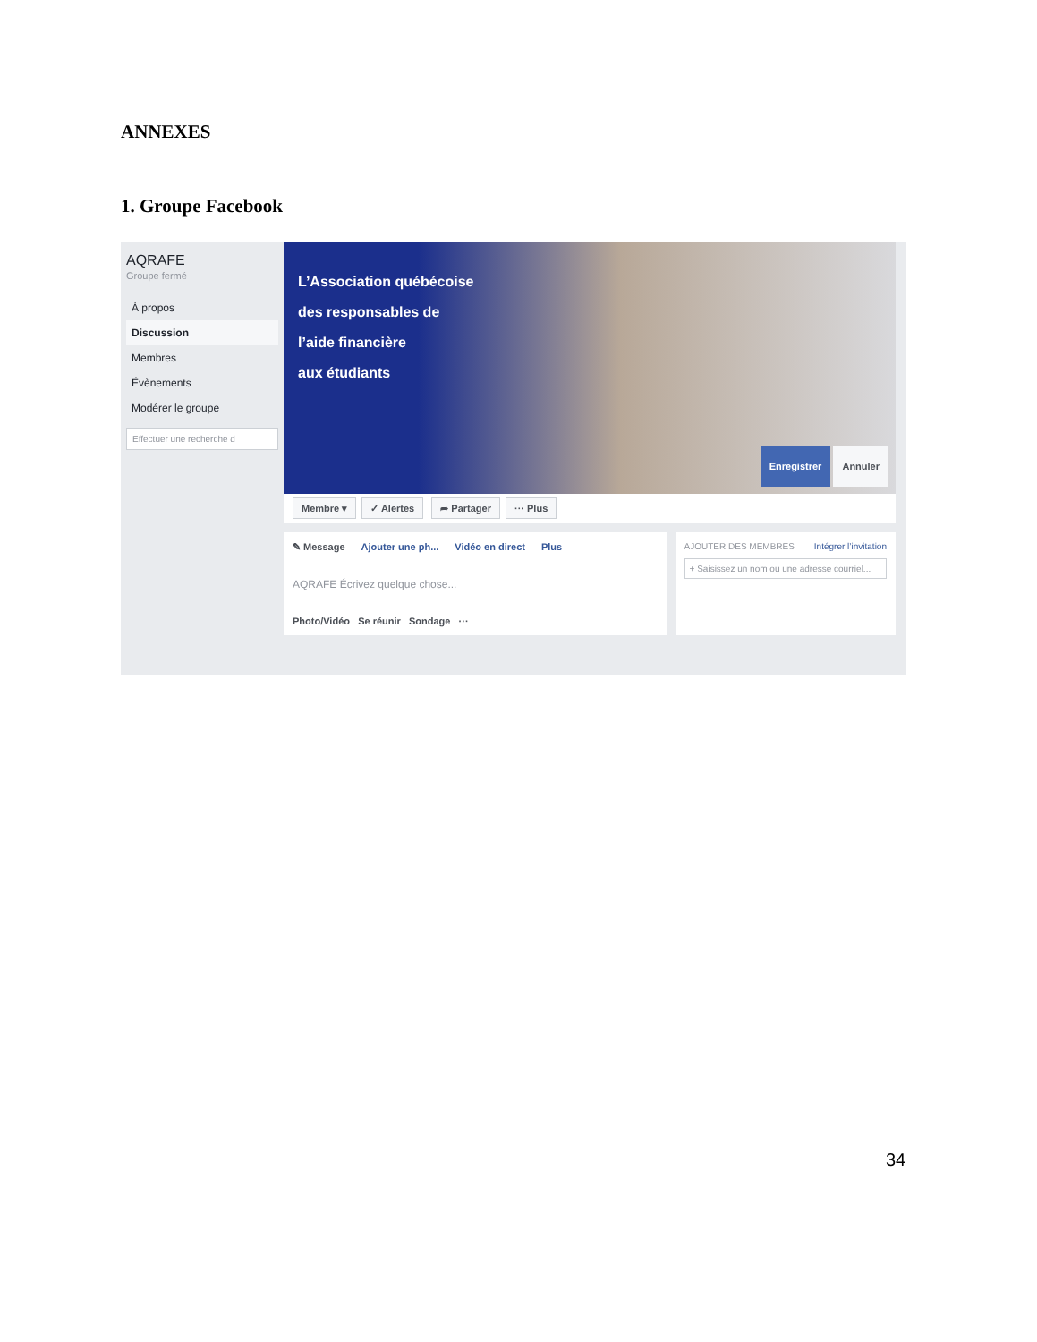ANNEXES
1. Groupe Facebook
AQRAFE
Groupe fermé
À propos
Discussion
Membres
Évènements
Modérer le groupe
Effectuer une recherche d
L’Association québécoise
des responsables de
l’aide financière
aux étudiants
Enregistrer Annuler
Membre ▾ ✓ Alertes ➦ Partager ··· Plus
✎ Message Ajouter une ph... Vidéo en direct Plus
AQRAFE Écrivez quelque chose...
Photo/Vidéo Se réunir Sondage ···
AJOUTER DES MEMBRES Intégrer l’invitation
+ Saisissez un nom ou une adresse courriel...
34